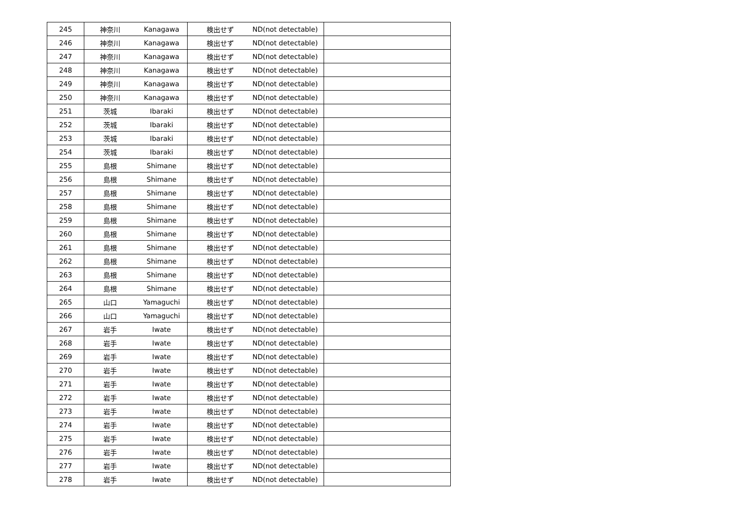| 245 | 神奈川 | Kanagawa | 検出せず | ND(not detectable) | |
| 246 | 神奈川 | Kanagawa | 検出せず | ND(not detectable) | |
| 247 | 神奈川 | Kanagawa | 検出せず | ND(not detectable) | |
| 248 | 神奈川 | Kanagawa | 検出せず | ND(not detectable) | |
| 249 | 神奈川 | Kanagawa | 検出せず | ND(not detectable) | |
| 250 | 神奈川 | Kanagawa | 検出せず | ND(not detectable) | |
| 251 | 茨城 | Ibaraki | 検出せず | ND(not detectable) | |
| 252 | 茨城 | Ibaraki | 検出せず | ND(not detectable) | |
| 253 | 茨城 | Ibaraki | 検出せず | ND(not detectable) | |
| 254 | 茨城 | Ibaraki | 検出せず | ND(not detectable) | |
| 255 | 島根 | Shimane | 検出せず | ND(not detectable) | |
| 256 | 島根 | Shimane | 検出せず | ND(not detectable) | |
| 257 | 島根 | Shimane | 検出せず | ND(not detectable) | |
| 258 | 島根 | Shimane | 検出せず | ND(not detectable) | |
| 259 | 島根 | Shimane | 検出せず | ND(not detectable) | |
| 260 | 島根 | Shimane | 検出せず | ND(not detectable) | |
| 261 | 島根 | Shimane | 検出せず | ND(not detectable) | |
| 262 | 島根 | Shimane | 検出せず | ND(not detectable) | |
| 263 | 島根 | Shimane | 検出せず | ND(not detectable) | |
| 264 | 島根 | Shimane | 検出せず | ND(not detectable) | |
| 265 | 山口 | Yamaguchi | 検出せず | ND(not detectable) | |
| 266 | 山口 | Yamaguchi | 検出せず | ND(not detectable) | |
| 267 | 岩手 | Iwate | 検出せず | ND(not detectable) | |
| 268 | 岩手 | Iwate | 検出せず | ND(not detectable) | |
| 269 | 岩手 | Iwate | 検出せず | ND(not detectable) | |
| 270 | 岩手 | Iwate | 検出せず | ND(not detectable) | |
| 271 | 岩手 | Iwate | 検出せず | ND(not detectable) | |
| 272 | 岩手 | Iwate | 検出せず | ND(not detectable) | |
| 273 | 岩手 | Iwate | 検出せず | ND(not detectable) | |
| 274 | 岩手 | Iwate | 検出せず | ND(not detectable) | |
| 275 | 岩手 | Iwate | 検出せず | ND(not detectable) | |
| 276 | 岩手 | Iwate | 検出せず | ND(not detectable) | |
| 277 | 岩手 | Iwate | 検出せず | ND(not detectable) | |
| 278 | 岩手 | Iwate | 検出せず | ND(not detectable) | |